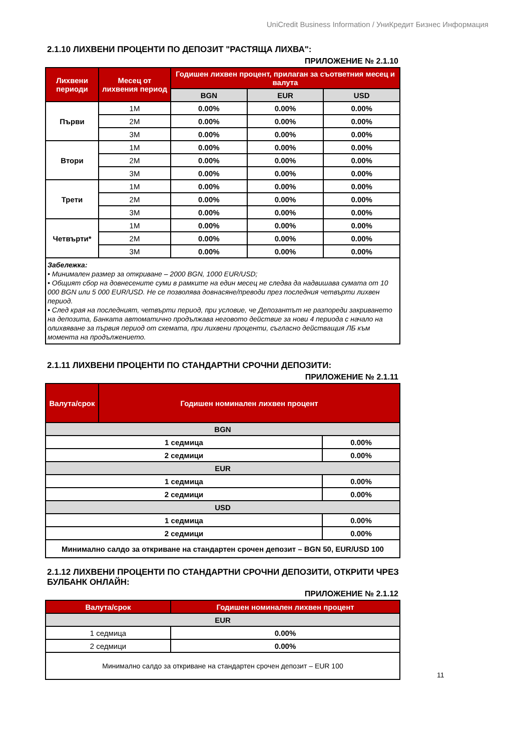UniCredit Business Information / УниКредит Бизнес Информация
2.1.10 ЛИХВЕНИ ПРОЦЕНТИ ПО ДЕПОЗИТ "РАСТЯЩА ЛИХВА":
ПРИЛОЖЕНИЕ № 2.1.10
| Лихвени периоди | Месец от лихвения период | Годишен лихвен процент, прилаган за съответния месец и валута | | |
| --- | --- | --- | --- | --- |
| | | BGN | EUR | USD |
| Първи | 1M | 0.00% | 0.00% | 0.00% |
| | 2M | 0.00% | 0.00% | 0.00% |
| | 3M | 0.00% | 0.00% | 0.00% |
| Втори | 1M | 0.00% | 0.00% | 0.00% |
| | 2M | 0.00% | 0.00% | 0.00% |
| | 3M | 0.00% | 0.00% | 0.00% |
| Трети | 1M | 0.00% | 0.00% | 0.00% |
| | 2M | 0.00% | 0.00% | 0.00% |
| | 3M | 0.00% | 0.00% | 0.00% |
| Четвърти* | 1M | 0.00% | 0.00% | 0.00% |
| | 2M | 0.00% | 0.00% | 0.00% |
| | 3M | 0.00% | 0.00% | 0.00% |
| Забележка: • Минимален размер за откриване – 2000 BGN, 1000 EUR/USD; • Общият сбор на довнесените суми в рамките на един месец не следва да надвишава сумата от 10 000 BGN или 5 000 EUR/USD. Не се позволява довнасяне/преводи през последния четвърти лихвен период. • След края на последният, четвърти период, при условие, че Депозантът не разпореди закриването на депозита, Банката автоматично продължава неговото действие за нови 4 периода с начало на олихвяване за първия период от схемата, при лихвени проценти, съгласно действащия ЛБ към момента на продължението. | | | | |
2.1.11 ЛИХВЕНИ ПРОЦЕНТИ ПО СТАНДАРТНИ СРОЧНИ ДЕПОЗИТИ:
ПРИЛОЖЕНИЕ № 2.1.11
| Валута/срок | Годишен номинален лихвен процент | |
| --- | --- | --- |
| BGN | | |
| 1 седмица | | 0.00% |
| 2 седмици | | 0.00% |
| EUR | | |
| 1 седмица | | 0.00% |
| 2 седмици | | 0.00% |
| USD | | |
| 1 седмица | | 0.00% |
| 2 седмици | | 0.00% |
| Минимално салдо за откриване на стандартен срочен депозит – BGN 50, EUR/USD 100 | | |
2.1.12 ЛИХВЕНИ ПРОЦЕНТИ ПО СТАНДАРТНИ СРОЧНИ ДЕПОЗИТИ, ОТКРИТИ ЧРЕЗ БУЛБАНК ОНЛАЙН:
ПРИЛОЖЕНИЕ № 2.1.12
| Валута/срок | Годишен номинален лихвен процент |
| --- | --- |
| EUR | |
| 1 седмица | 0.00% |
| 2 седмици | 0.00% |
| Минимално салдо за откриване на стандартен срочен депозит – EUR 100 | |
11